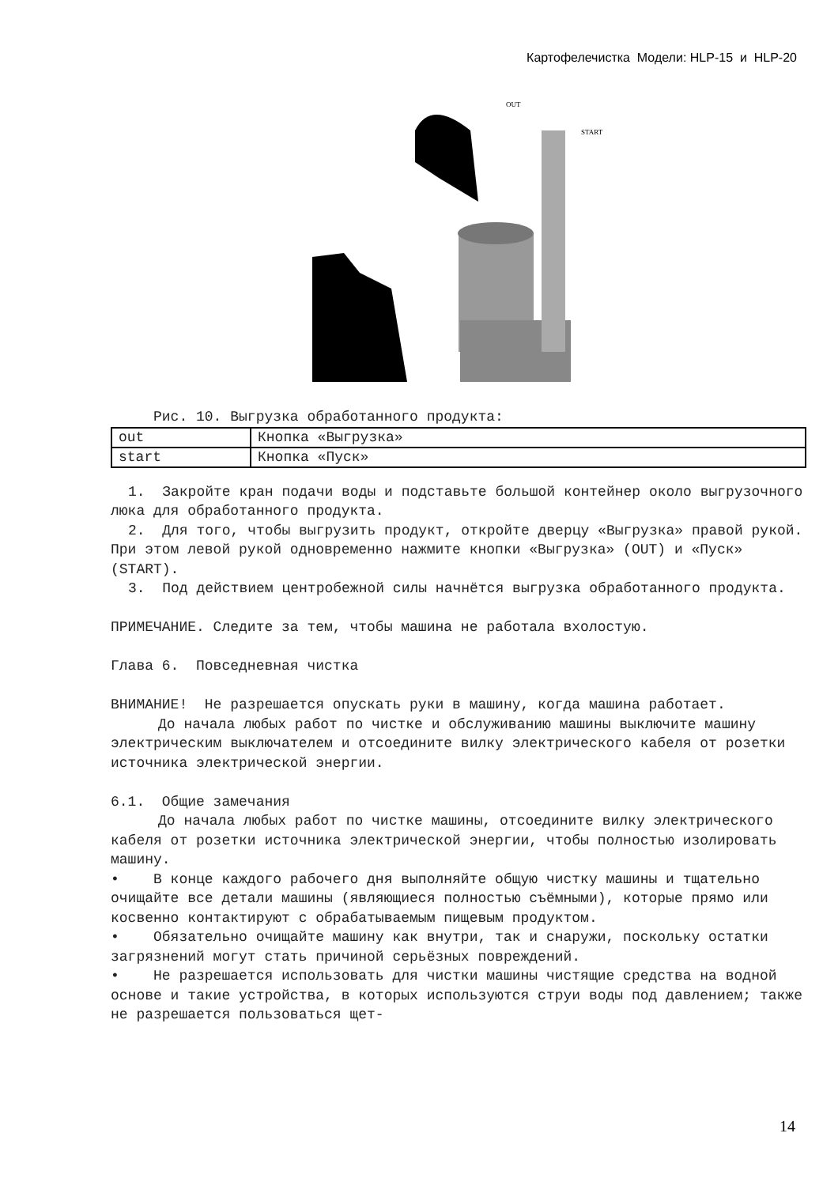Картофелечистка Модели: HLP-15 и HLP-20
OUT
START
Рис. 10. Выгрузка обработанного продукта:
| out | Кнопка «Выгрузка» |
| start | Кнопка «Пуск» |
1. Закройте кран подачи воды и подставьте большой контейнер около выгрузочного люка для обработанного продукта.
2. Для того, чтобы выгрузить продукт, откройте дверцу «Выгрузка» правой рукой. При этом левой рукой одновременно нажмите кнопки «Выгрузка» (OUT) и «Пуск» (START).
3. Под действием центробежной силы начнётся выгрузка обработанного продукта.
ПРИМЕЧАНИЕ. Следите за тем, чтобы машина не работала вхолостую.
Глава 6. Повседневная чистка
ВНИМАНИЕ! Не разрешается опускать руки в машину, когда машина работает.
До начала любых работ по чистке и обслуживанию машины выключите машину электрическим выключателем и отсоедините вилку электрического кабеля от розетки источника электрической энергии.
6.1. Общие замечания
До начала любых работ по чистке машины, отсоедините вилку электрического кабеля от розетки источника электрической энергии, чтобы полностью изолировать машину.
• В конце каждого рабочего дня выполняйте общую чистку машины и тщательно очищайте все детали машины (являющиеся полностью съёмными), которые прямо или косвенно контактируют с обрабатываемым пищевым продуктом.
• Обязательно очищайте машину как внутри, так и снаружи, поскольку остатки загрязнений могут стать причиной серьёзных повреждений.
• Не разрешается использовать для чистки машины чистящие средства на водной основе и такие устройства, в которых используются струи воды под давлением; также не разрешается пользоваться щет-
14